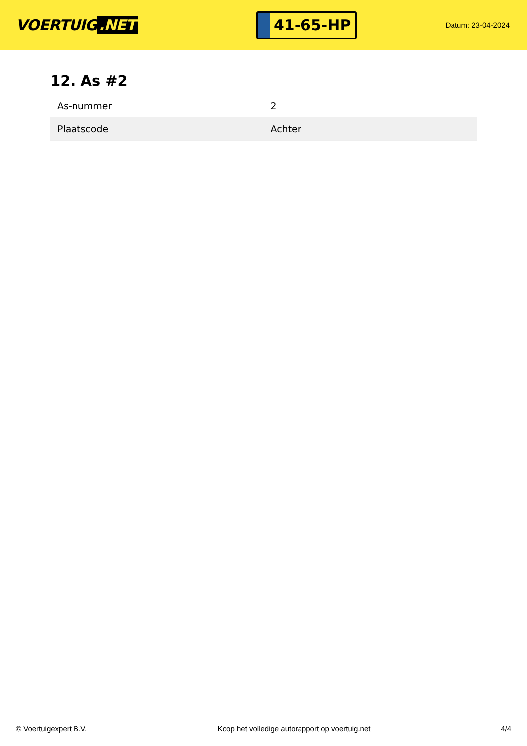VOERTUIG.NET
41-65-HP
Datum: 23-04-2024
12. As #2
| As-nummer | 2 |
| Plaatscode | Achter |
© Voertuigexpert B.V. Koop het volledige autorapport op voertuig.net 4/4